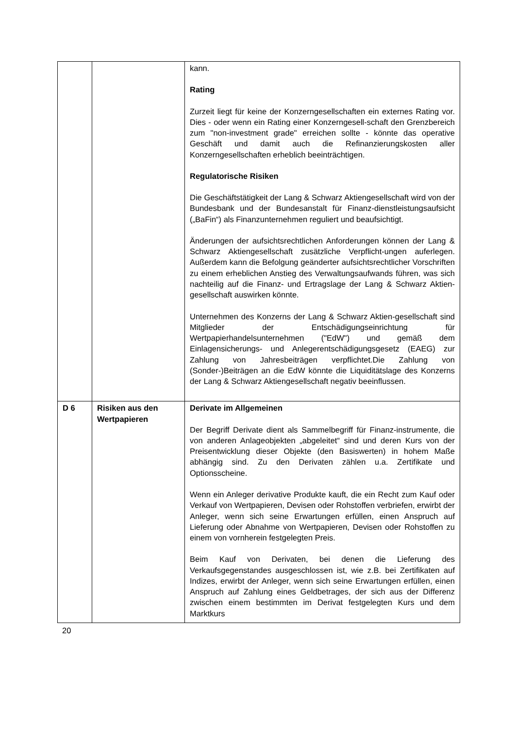| | | kann. Rating Zurzeit liegt für keine der Konzerngesellschaften ein externes Rating vor. Dies - oder wenn ein Rating einer Konzerngesell-schaft den Grenzbereich zum "non-investment grade" erreichen sollte - könnte das operative Geschäft und damit auch die Refinanzierungskosten aller Konzerngesellschaften erheblich beeinträchtigen. Regulatorische Risiken Die Geschäftstätigkeit der Lang & Schwarz Aktiengesellschaft wird von der Bundesbank und der Bundesanstalt für Finanz-dienstleistungsaufsicht („BaFin“) als Finanzunternehmen reguliert und beaufsichtigt. Änderungen der aufsichtsrechtlichen Anforderungen können der Lang & Schwarz Aktiengesellschaft zusätzliche Verpflicht-ungen auferlegen. Außerdem kann die Befolgung geänderter aufsichtsrechtlicher Vorschriften zu einem erheblichen Anstieg des Verwaltungsaufwands führen, was sich nachteilig auf die Finanz- und Ertragslage der Lang & Schwarz Aktien-gesellschaft auswirken könnte. Unternehmen des Konzerns der Lang & Schwarz Aktien-gesellschaft sind Mitglieder der Entschädigungseinrichtung für Wertpapierhandelsunternehmen ("EdW") und gemäß dem Einlagensicherungs- und Anlegerentschädigungsgesetz (EAEG) zur Zahlung von Jahresbeiträgen verpflichtet.Die Zahlung von (Sonder-)Beiträgen an die EdW könnte die Liquiditätslage des Konzerns der Lang & Schwarz Aktiengesellschaft negativ beeinflussen. |
| D 6 | Risiken aus den Wertpapieren | Derivate im Allgemeinen Der Begriff Derivate dient als Sammelbegriff für Finanz-instrumente, die von anderen Anlageobjekten „abgeleitet“ sind und deren Kurs von der Preisentwicklung dieser Objekte (den Basiswerten) in hohem Maße abhängig sind. Zu den Derivaten zählen u.a. Zertifikate und Optionsscheine. Wenn ein Anleger derivative Produkte kauft, die ein Recht zum Kauf oder Verkauf von Wertpapieren, Devisen oder Rohstoffen verbriefen, erwirbt der Anleger, wenn sich seine Erwartungen erfüllen, einen Anspruch auf Lieferung oder Abnahme von Wertpapieren, Devisen oder Rohstoffen zu einem von vornherein festgelegten Preis. Beim Kauf von Derivaten, bei denen die Lieferung des Verkaufsgegenstandes ausgeschlossen ist, wie z.B. bei Zertifikaten auf Indizes, erwirbt der Anleger, wenn sich seine Erwartungen erfüllen, einen Anspruch auf Zahlung eines Geldbetrages, der sich aus der Differenz zwischen einem bestimmten im Derivat festgelegten Kurs und dem Marktkurs |
20